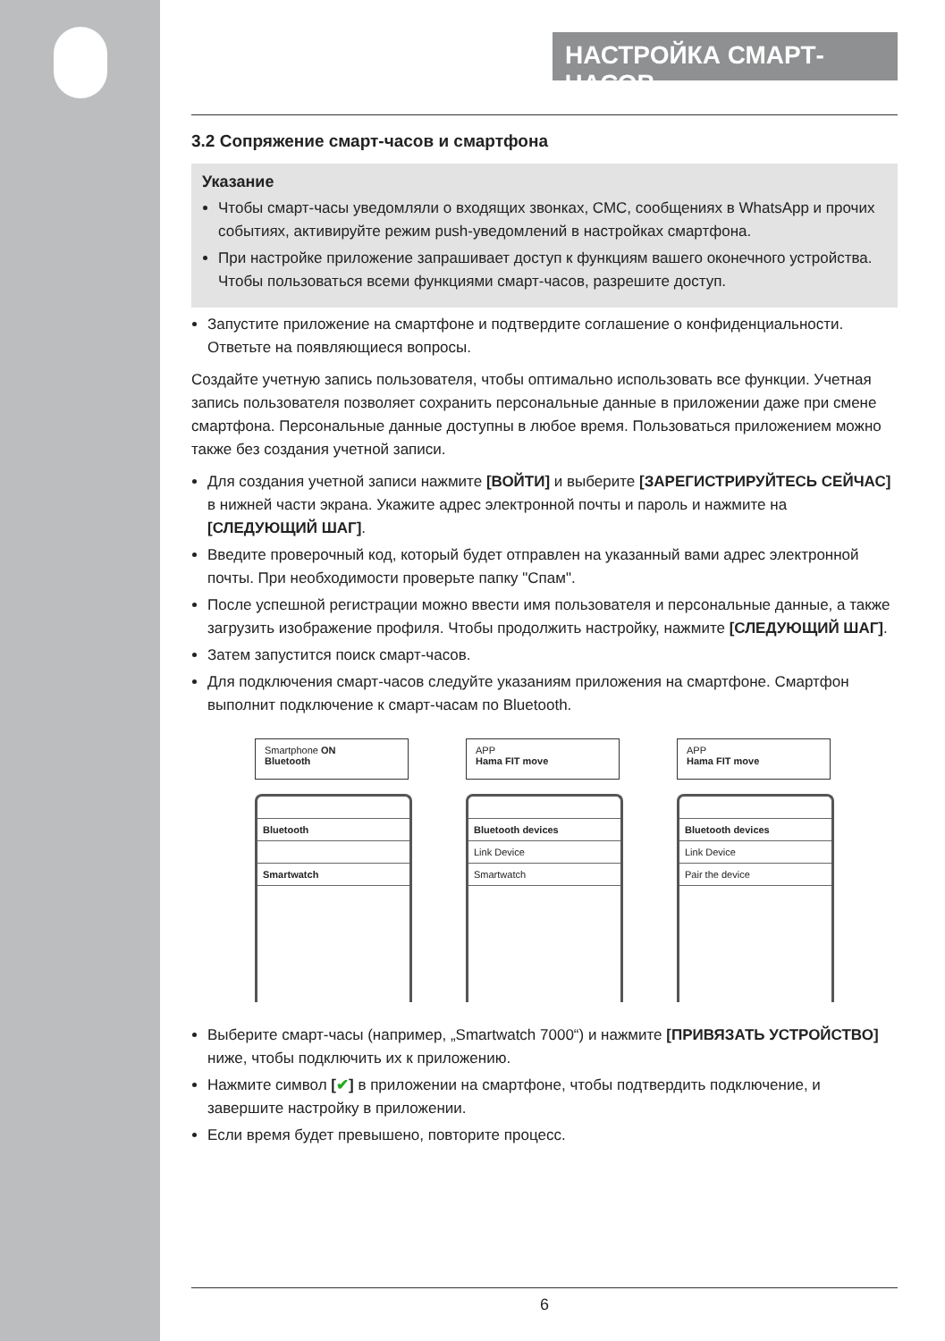НАСТРОЙКА СМАРТ-ЧАСОВ
3.2 Сопряжение смарт-часов и смартфона
Указание
Чтобы смарт-часы уведомляли о входящих звонках, СМС, сообщениях в WhatsApp и прочих событиях, активируйте режим push-уведомлений в настройках смартфона.
При настройке приложение запрашивает доступ к функциям вашего оконечного устройства. Чтобы пользоваться всеми функциями смарт-часов, разрешите доступ.
Запустите приложение на смартфоне и подтвердите соглашение о конфиденциальности. Ответьте на появляющиеся вопросы.
Создайте учетную запись пользователя, чтобы оптимально использовать все функции. Учетная запись пользователя позволяет сохранить персональные данные в приложении даже при смене смартфона. Персональные данные доступны в любое время. Пользоваться приложением можно также без создания учетной записи.
Для создания учетной записи нажмите [ВОЙТИ] и выберите [ЗАРЕГИСТРИРУЙТЕСЬ СЕЙЧАС] в нижней части экрана. Укажите адрес электронной почты и пароль и нажмите на [СЛЕДУЮЩИЙ ШАГ].
Введите проверочный код, который будет отправлен на указанный вами адрес электронной почты. При необходимости проверьте папку "Спам".
После успешной регистрации можно ввести имя пользователя и персональные данные, а также загрузить изображение профиля. Чтобы продолжить настройку, нажмите [СЛЕДУЮЩИЙ ШАГ].
Затем запустится поиск смарт-часов.
Для подключения смарт-часов следуйте указаниям приложения на смартфоне. Смартфон выполнит подключение к смарт-часам по Bluetooth.
Smartphone ON
Bluetooth
Bluetooth
Smartwatch
APP
Hama FIT move
Bluetooth devices
Link Device
Smartwatch
APP
Hama FIT move
Bluetooth devices
Link Device
Pair the device
Выберите смарт-часы (например, „Smartwatch 7000“) и нажмите [ПРИВЯЗАТЬ УСТРОЙСТВО] ниже, чтобы подключить их к приложению.
Нажмите символ [✔] в приложении на смартфоне, чтобы подтвердить подключение, и завершите настройку в приложении.
Если время будет превышено, повторите процесс.
6